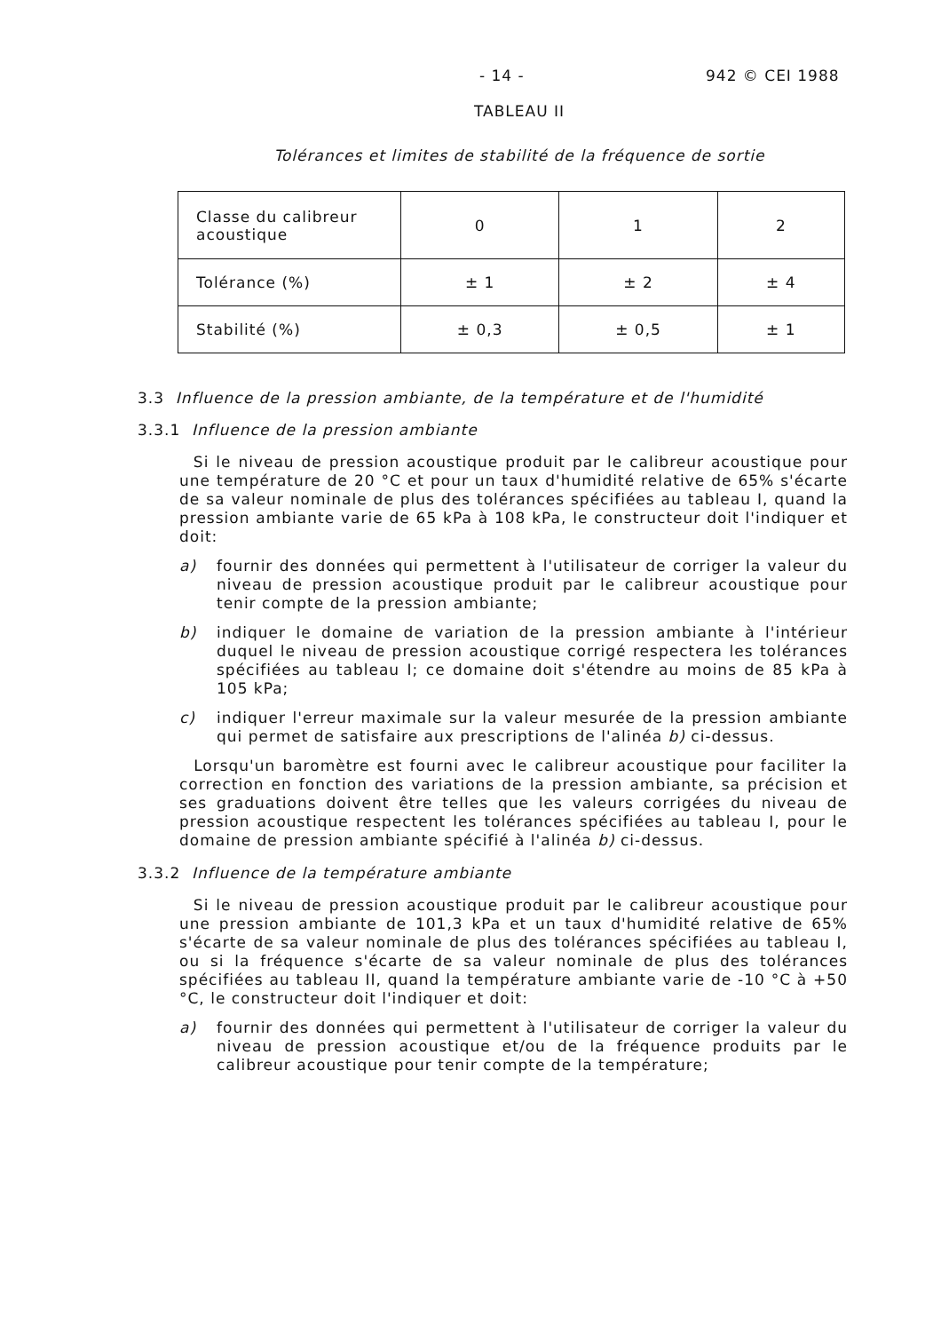- 14 - 942 © CEI 1988
TABLEAU II
Tolérances et limites de stabilité de la fréquence de sortie
| Classe du calibreur acoustique | 0 | 1 | 2 |
| Tolérance (%) | ± 1 | ± 2 | ± 4 |
| Stabilité (%) | ± 0,3 | ± 0,5 | ± 1 |
3.3 Influence de la pression ambiante, de la température et de l'humidité
3.3.1 Influence de la pression ambiante
Si le niveau de pression acoustique produit par le calibreur acoustique pour une température de 20 °C et pour un taux d'humidité relative de 65% s'écarte de sa valeur nominale de plus des tolérances spécifiées au tableau I, quand la pression ambiante varie de 65 kPa à 108 kPa, le constructeur doit l'indiquer et doit:
a) fournir des données qui permettent à l'utilisateur de corriger la valeur du niveau de pression acoustique produit par le calibreur acoustique pour tenir compte de la pression ambiante;
b) indiquer le domaine de variation de la pression ambiante à l'intérieur duquel le niveau de pression acoustique corrigé respectera les tolérances spécifiées au tableau I; ce domaine doit s'étendre au moins de 85 kPa à 105 kPa;
c) indiquer l'erreur maximale sur la valeur mesurée de la pression ambiante qui permet de satisfaire aux prescriptions de l'alinéa b) ci-dessus.
Lorsqu'un baromètre est fourni avec le calibreur acoustique pour faciliter la correction en fonction des variations de la pression ambiante, sa précision et ses graduations doivent être telles que les valeurs corrigées du niveau de pression acoustique respectent les tolérances spécifiées au tableau I, pour le domaine de pression ambiante spécifié à l'alinéa b) ci-dessus.
3.3.2 Influence de la température ambiante
Si le niveau de pression acoustique produit par le calibreur acoustique pour une pression ambiante de 101,3 kPa et un taux d'humidité relative de 65% s'écarte de sa valeur nominale de plus des tolérances spécifiées au tableau I, ou si la fréquence s'écarte de sa valeur nominale de plus des tolérances spécifiées au tableau II, quand la température ambiante varie de -10 °C à +50 °C, le constructeur doit l'indiquer et doit:
a) fournir des données qui permettent à l'utilisateur de corriger la valeur du niveau de pression acoustique et/ou de la fréquence produits par le calibreur acoustique pour tenir compte de la température;